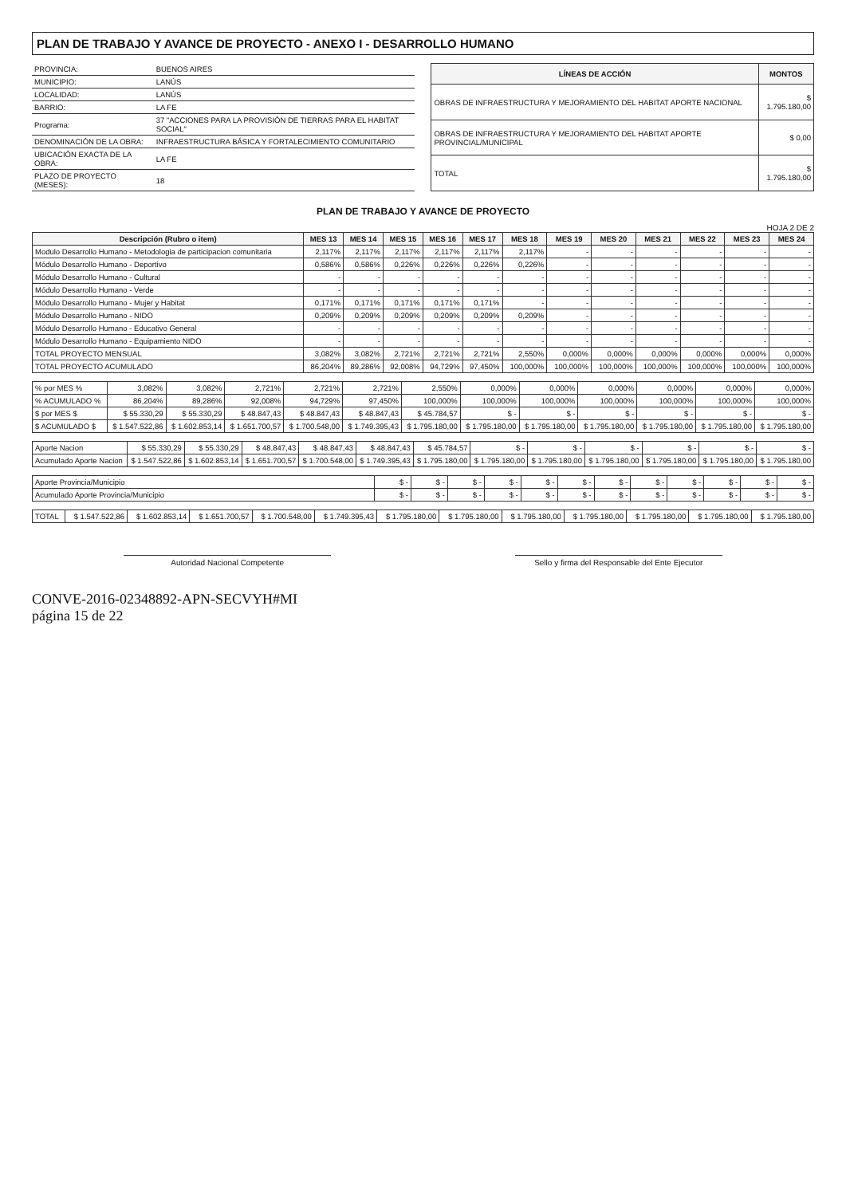PLAN DE TRABAJO Y AVANCE DE PROYECTO - ANEXO I - DESARROLLO HUMANO
| PROVINCIA: | BUENOS AIRES |
| MUNICIPIO: | LANÚS |
| LOCALIDAD: | LANÚS |
| BARRIO: | LA FE |
| Programa: | 37 "ACCIONES PARA LA PROVISIÓN DE TIERRAS PARA EL HABITAT SOCIAL" |
| DENOMINACIÓN DE LA OBRA: | INFRAESTRUCTURA BÁSICA Y FORTALECIMIENTO COMUNITARIO |
| UBICACIÓN EXACTA DE LA OBRA: | LA FE |
| PLAZO DE PROYECTO (MESES): | 18 |
| LÍNEAS DE ACCIÓN | MONTOS |
| --- | --- |
| OBRAS DE INFRAESTRUCTURA Y MEJORAMIENTO DEL HABITAT APORTE NACIONAL | $ 1.795.180,00 |
| OBRAS DE INFRAESTRUCTURA Y MEJORAMIENTO DEL HABITAT APORTE PROVINCIAL/MUNICIPAL | $ 0,00 |
| TOTAL | $ 1.795.180,00 |
PLAN DE TRABAJO Y AVANCE DE PROYECTO
HOJA 2 DE 2
| Descripción (Rubro o item) | MES 13 | MES 14 | MES 15 | MES 16 | MES 17 | MES 18 | MES 19 | MES 20 | MES 21 | MES 22 | MES 23 | MES 24 |
| --- | --- | --- | --- | --- | --- | --- | --- | --- | --- | --- | --- | --- |
| Modulo Desarrollo Humano - Metodologia de participacion comunitaria | 2,117% | 2,117% | 2,117% | 2,117% | 2,117% | 2,117% | - | - | - | - | - | - |
| Módulo Desarrollo Humano - Deportivo | 0,586% | 0,586% | 0,226% | 0,226% | 0,226% | 0,226% | - | - | - | - | - | - |
| Módulo Desarrollo Humano - Cultural | - | - | - | - | - | - | - | - | - | - | - | - |
| Módulo Desarrollo Humano - Verde | - | - | - | - | - | - | - | - | - | - | - | - |
| Módulo Desarrollo Humano - Mujer y Habitat | 0,171% | 0,171% | 0,171% | 0,171% | 0,171% | - | - | - | - | - | - | - |
| Módulo Desarrollo Humano - NIDO | 0,209% | 0,209% | 0,209% | 0,209% | 0,209% | 0,209% | - | - | - | - | - | - |
| Módulo Desarrollo Humano - Educativo General | - | - | - | - | - | - | - | - | - | - | - | - |
| Módulo Desarrollo Humano - Equipamiento NIDO | - | - | - | - | - | - | - | - | - | - | - | - |
| TOTAL PROYECTO MENSUAL | 3,082% | 3,082% | 2,721% | 2,721% | 2,721% | 2,550% | 0,000% | 0,000% | 0,000% | 0,000% | 0,000% | 0,000% |
| TOTAL PROYECTO ACUMULADO | 86,204% | 89,286% | 92,008% | 94,729% | 97,450% | 100,000% | 100,000% | 100,000% | 100,000% | 100,000% | 100,000% | 100,000% |
| % por MES % | 3,082% | 3,082% | 2,721% | 2,721% | 2,721% | 2,550% | 0,000% | 0,000% | 0,000% | 0,000% | 0,000% | 0,000% |
| % ACUMULADO % | 86,204% | 89,286% | 92,008% | 94,729% | 97,450% | 100,000% | 100,000% | 100,000% | 100,000% | 100,000% | 100,000% | 100,000% |
| $ por MES $ | $ 55.330,29 | $ 55.330,29 | $ 48.847,43 | $ 48.847,43 | $ 48.847,43 | $ 45.784,57 | $ - | $ - | $ - | $ - | $ - | $ - |
| $ ACUMULADO $ | $ 1.547.522,86 | $ 1.602.853,14 | $ 1.651.700,57 | $ 1.700.548,00 | $ 1.749.395,43 | $ 1.795.180,00 | $ 1.795.180,00 | $ 1.795.180,00 | $ 1.795.180,00 | $ 1.795.180,00 | $ 1.795.180,00 | $ 1.795.180,00 |
| Aporte Nacion | $ 55.330,29 | $ 55.330,29 | $ 48.847,43 | $ 48.847,43 | $ 48.847,43 | $ 45.784,57 | $ - | $ - | $ - | $ - | $ - | $ - |
| Acumulado Aporte Nacion | $ 1.547.522,86 | $ 1.602.853,14 | $ 1.651.700,57 | $ 1.700.548,00 | $ 1.749.395,43 | $ 1.795.180,00 | $ 1.795.180,00 | $ 1.795.180,00 | $ 1.795.180,00 | $ 1.795.180,00 | $ 1.795.180,00 | $ 1.795.180,00 |
| Aporte Provincia/Municipio | $ - | $ - | $ - | $ - | $ - | $ - | $ - | $ - | $ - | $ - | $ - | $ - |
| Acumulado Aporte Provincia/Municipio | $ - | $ - | $ - | $ - | $ - | $ - | $ - | $ - | $ - | $ - | $ - | $ - |
| TOTAL | $ 1.547.522,86 | $ 1.602.853,14 | $ 1.651.700,57 | $ 1.700.548,00 | $ 1.749.395,43 | $ 1.795.180,00 | $ 1.795.180,00 | $ 1.795.180,00 | $ 1.795.180,00 | $ 1.795.180,00 | $ 1.795.180,00 | $ 1.795.180,00 |
Autoridad Nacional Competente Sello y firma del Responsable del Ente Ejecutor
CONVE-2016-02348892-APN-SECVYH#MI
página 15 de 22